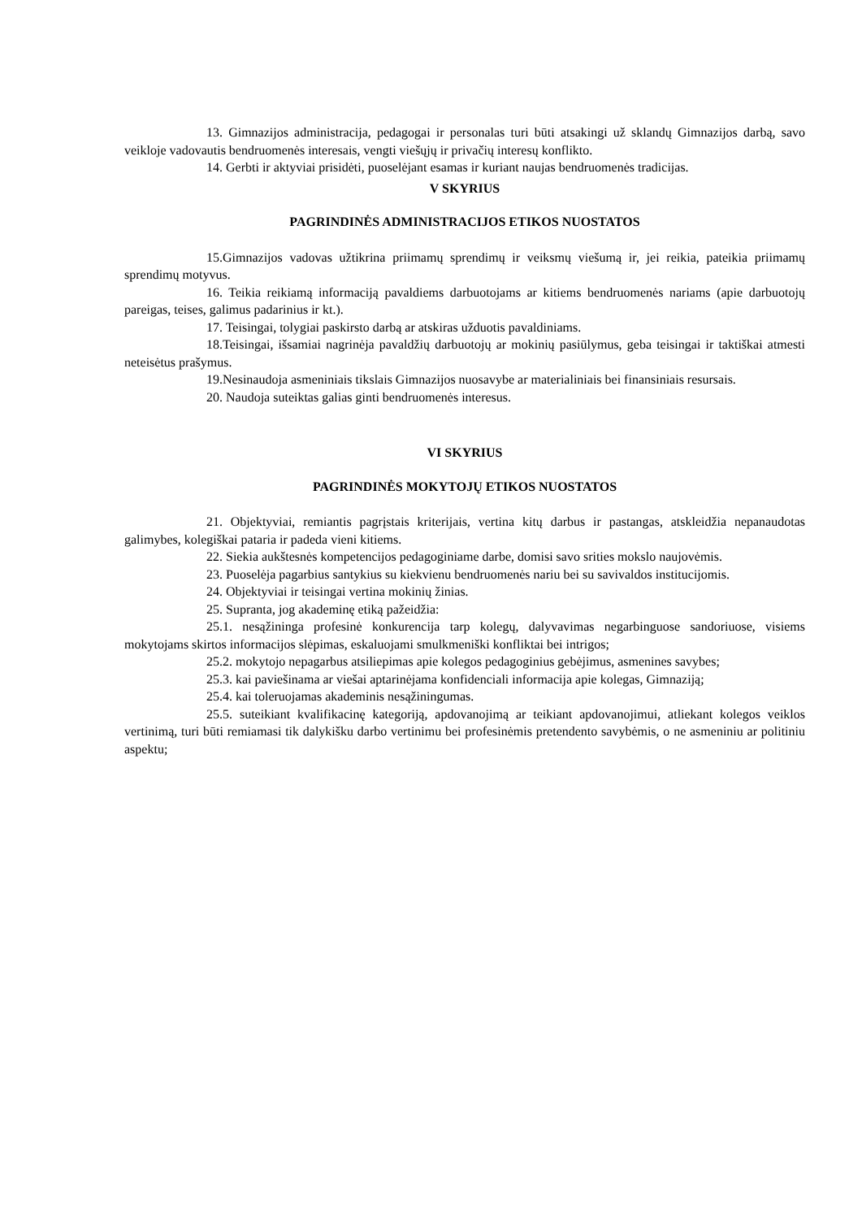13. Gimnazijos administracija, pedagogai ir personalas turi būti atsakingi už sklandų Gimnazijos darbą, savo veikloje vadovautis bendruomenės interesais, vengti viešųjų ir privačių interesų konflikto.
14. Gerbti ir aktyviai prisidėti, puoselėjant esamas ir kuriant naujas bendruomenės tradicijas.
V SKYRIUS
PAGRINDINĖS ADMINISTRACIJOS ETIKOS NUOSTATOS
15.Gimnazijos vadovas užtikrina priimamų sprendimų ir veiksmų viešumą ir, jei reikia, pateikia priimamų sprendimų motyvus.
16. Teikia reikiamą informaciją pavaldiems darbuotojams ar kitiems bendruomenės nariams (apie darbuotojų pareigas, teises, galimus padarinius ir kt.).
17. Teisingai, tolygiai paskirsto darbą ar atskiras užduotis pavaldiniams.
18.Teisingai, išsamiai nagrinėja pavaldžių darbuotojų ar mokinių pasiūlymus, geba teisingai ir taktiškai atmesti neteisėtus prašymus.
19.Nesinaudoja asmeniniais tikslais Gimnazijos nuosavybe ar materialiniais bei finansiniais resursais.
20. Naudoja suteiktas galias ginti bendruomenės interesus.
VI SKYRIUS
PAGRINDINĖS MOKYTOJŲ ETIKOS NUOSTATOS
21. Objektyviai, remiantis pagrįstais kriterijais, vertina kitų darbus ir pastangas, atskleidžia nepanaudotas galimybes, kolegiškai pataria ir padeda vieni kitiems.
22. Siekia aukštesnės kompetencijos pedagoginiame darbe, domisi savo srities mokslo naujovėmis.
23. Puoselėja pagarbius santykius su kiekvienu bendruomenės nariu bei su savivaldos institucijomis.
24. Objektyviai ir teisingai vertina mokinių žinias.
25. Supranta, jog akademinę etiką pažeidžia:
25.1. nesąžininga profesinė konkurencija tarp kolegų, dalyvavimas negarbinguose sandoriuose, visiems mokytojams skirtos informacijos slėpimas, eskaluojami smulkmeniški konfliktai bei intrigos;
25.2. mokytojo nepagarbus atsiliepimas apie kolegos pedagoginius gebėjimus, asmenines savybes;
25.3. kai paviešinama ar viešai aptarinėjama konfidenciali informacija apie kolegas, Gimnaziją;
25.4. kai toleruojamas akademinis nesąžiningumas.
25.5. suteikiant kvalifikacinę kategoriją, apdovanojimą ar teikiant apdovanojimui, atliekant kolegos veiklos vertinimą, turi būti remiamasi tik dalykišku darbo vertinimu bei profesinėmis pretendento savybėmis, o ne asmeniniu ar politiniu aspektu;